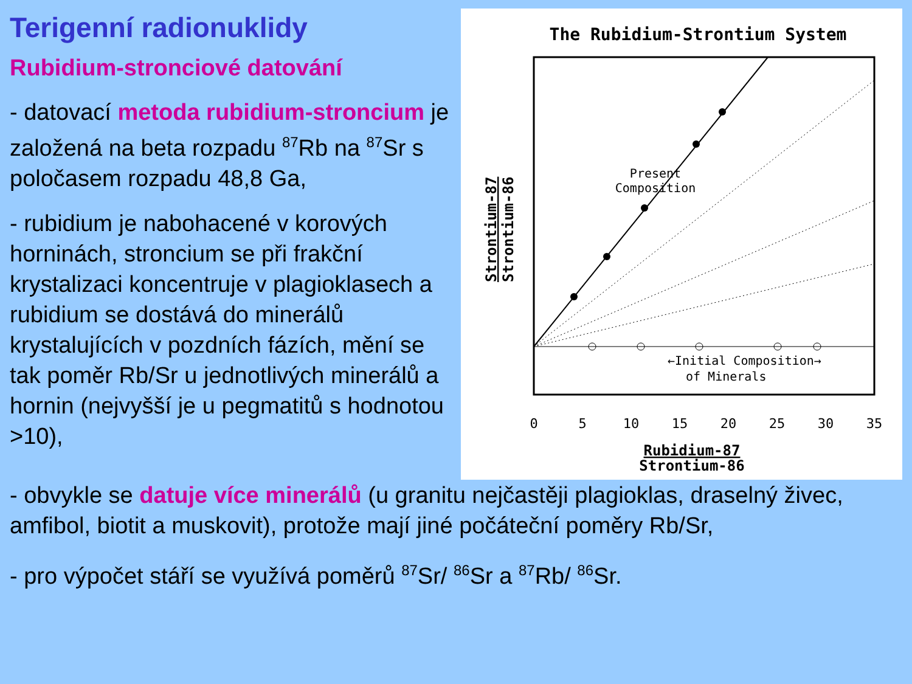Terigenní radionuklidy
Rubidium-stronciové datování
- datovací metoda rubidium-stroncium je založená na beta rozpadu <sup>87</sup>Rb na <sup>87</sup>Sr s poločasem rozpadu 48,8 Ga,
- rubidium je nabohacené v korových horninách, stroncium se při frakční krystalizaci koncentruje v plagioklasech a rubidium se dostává do minerálů krystalujících v pozdních fázích, mění se tak poměr Rb/Sr u jednotlivých minerálů a hornin (nejvyšší je u pegmatitů s hodnotou >10),
The Rubidium-Strontium System
Present
Composition
←Initial Composition→
of Minerals
0
5
10
15
20
25
30
35
Rubidium-87
Strontium-86
Strontium-87
Strontium-86
- obvykle se datuje více minerálů (u granitu nejčastěji plagioklas, draselný živec, amfibol, biotit a muskovit), protože mají jiné počáteční poměry Rb/Sr,
- pro výpočet stáří se využívá poměrů <sup>87</sup>Sr/ <sup>86</sup>Sr a <sup>87</sup>Rb/ <sup>86</sup>Sr.